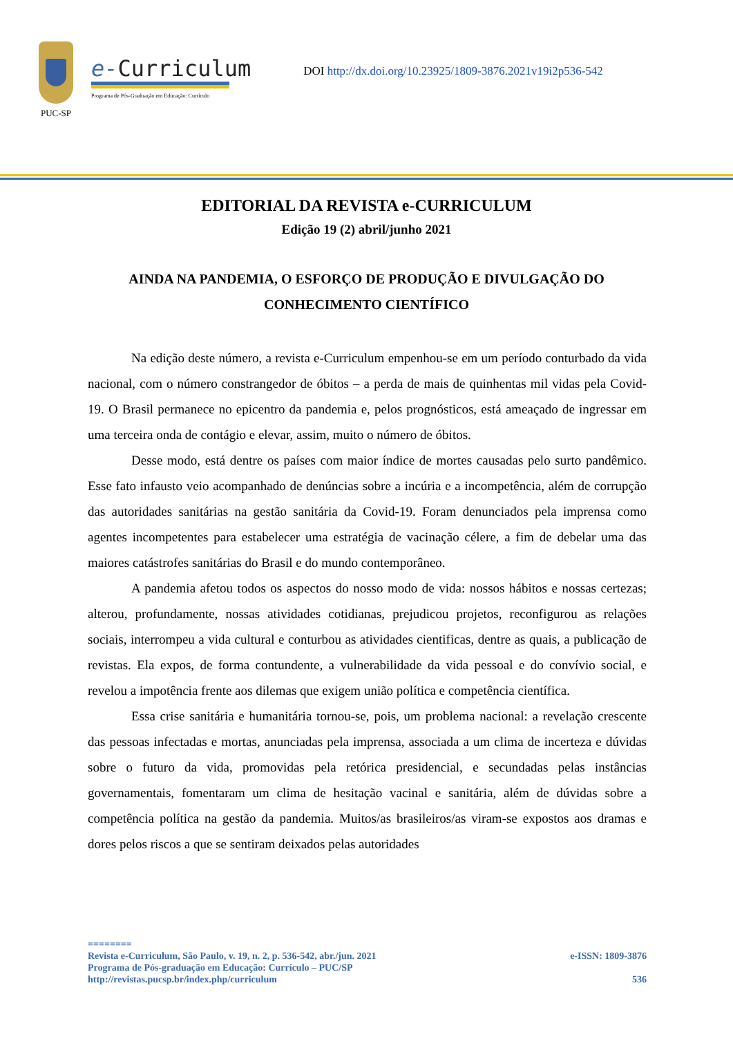PUC-SP
e-Curriculum
Programa de Pós-Graduação em Educação: Currículo
DOI http://dx.doi.org/10.23925/1809-3876.2021v19i2p536-542
EDITORIAL DA REVISTA e-CURRICULUM
Edição 19 (2) abril/junho 2021
AINDA NA PANDEMIA, O ESFORÇO DE PRODUÇÃO E DIVULGAÇÃO DO CONHECIMENTO CIENTÍFICO
Na edição deste número, a revista e-Curriculum empenhou-se em um período conturbado da vida nacional, com o número constrangedor de óbitos – a perda de mais de quinhentas mil vidas pela Covid-19. O Brasil permanece no epicentro da pandemia e, pelos prognósticos, está ameaçado de ingressar em uma terceira onda de contágio e elevar, assim, muito o número de óbitos.
Desse modo, está dentre os países com maior índice de mortes causadas pelo surto pandêmico. Esse fato infausto veio acompanhado de denúncias sobre a incúria e a incompetência, além de corrupção das autoridades sanitárias na gestão sanitária da Covid-19. Foram denunciados pela imprensa como agentes incompetentes para estabelecer uma estratégia de vacinação célere, a fim de debelar uma das maiores catástrofes sanitárias do Brasil e do mundo contemporâneo.
A pandemia afetou todos os aspectos do nosso modo de vida: nossos hábitos e nossas certezas; alterou, profundamente, nossas atividades cotidianas, prejudicou projetos, reconfigurou as relações sociais, interrompeu a vida cultural e conturbou as atividades cientificas, dentre as quais, a publicação de revistas. Ela expos, de forma contundente, a vulnerabilidade da vida pessoal e do convívio social, e revelou a impotência frente aos dilemas que exigem união política e competência científica.
Essa crise sanitária e humanitária tornou-se, pois, um problema nacional: a revelação crescente das pessoas infectadas e mortas, anunciadas pela imprensa, associada a um clima de incerteza e dúvidas sobre o futuro da vida, promovidas pela retórica presidencial, e secundadas pelas instâncias governamentais, fomentaram um clima de hesitação vacinal e sanitária, além de dúvidas sobre a competência política na gestão da pandemia. Muitos/as brasileiros/as viram-se expostos aos dramas e dores pelos riscos a que se sentiram deixados pelas autoridades
========
Revista e-Curriculum, São Paulo, v. 19, n. 2, p. 536-542, abr./jun. 2021 e-ISSN: 1809-3876
Programa de Pós-graduação em Educação: Currículo – PUC/SP
http://revistas.pucsp.br/index.php/curriculum 536